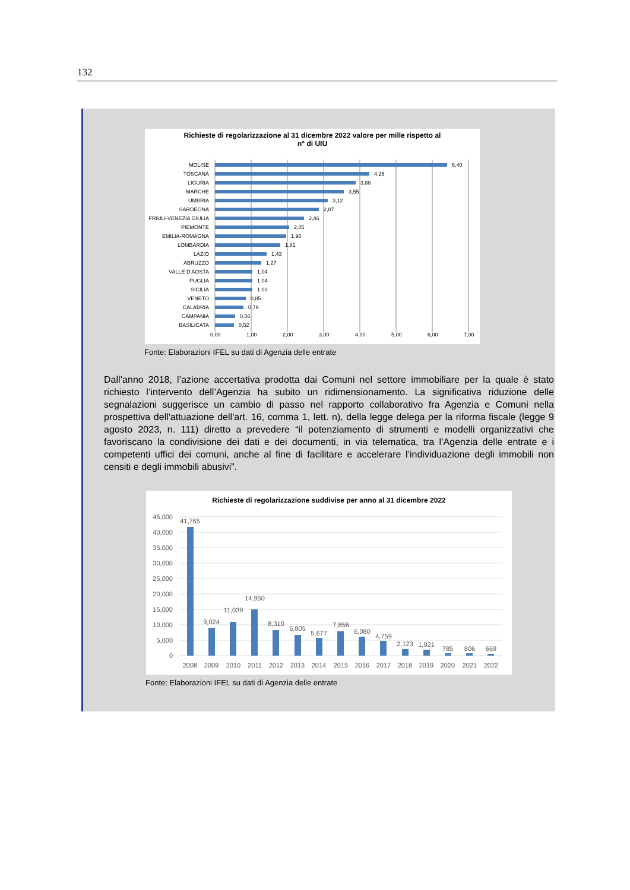132
Richieste di regolarizzazione al 31 dicembre 2022 valore per mille rispetto al
n° di UIU
MOLISE
TOSCANA
LIGURIA
MARCHE
UMBRIA
SARDEGNA
FRIULI-VENEZIA GIULIA
PIEMONTE
EMILIA-ROMAGNA
LOMBARDIA
LAZIO
ABRUZZO
VALLE D'AOSTA
PUGLIA
SICILIA
VENETO
CALABRIA
CAMPANIA
BASILICATA
6,40
4,25
3,88
3,55
3,12
2,87
2,46
2,05
1,96
1,81
1,43
1,27
1,04
1,04
1,03
0,85
0,79
0,56
0,52
0,00
1,00
2,00
3,00
4,00
5,00
6,00
7,00
Fonte: Elaborazioni IFEL su dati di Agenzia delle entrate
Dall’anno 2018, l’azione accertativa prodotta dai Comuni nel settore immobiliare per la quale è stato richiesto l’intervento dell’Agenzia ha subito un ridimensionamento. La significativa riduzione delle segnalazioni suggerisce un cambio di passo nel rapporto collaborativo fra Agenzia e Comuni nella prospettiva dell'attuazione dell'art. 16, comma 1, lett. n), della legge delega per la riforma fiscale (legge 9 agosto 2023, n. 111) diretto a prevedere “il potenziamento di strumenti e modelli organizzativi che favoriscano la condivisione dei dati e dei documenti, in via telematica, tra l’Agenzia delle entrate e i competenti uffici dei comuni, anche al fine di facilitare e accelerare l’individuazione degli immobili non censiti e degli immobili abusivi”.
Richieste di regolarizzazione suddivise per anno al 31 dicembre 2022
45,000
40,000
35,000
30,000
25,000
20,000
15,000
10,000
5,000
0
41,765
9,024
11,039
14,950
8,310
6,805
5,677
7,856
6,080
4,759
2,123
1,921
785
806
669
2008
2009
2010
2011
2012
2013
2014
2015
2016
2017
2018
2019
2020
2021
2022
Fonte: Elaborazioni IFEL su dati di Agenzia delle entrate